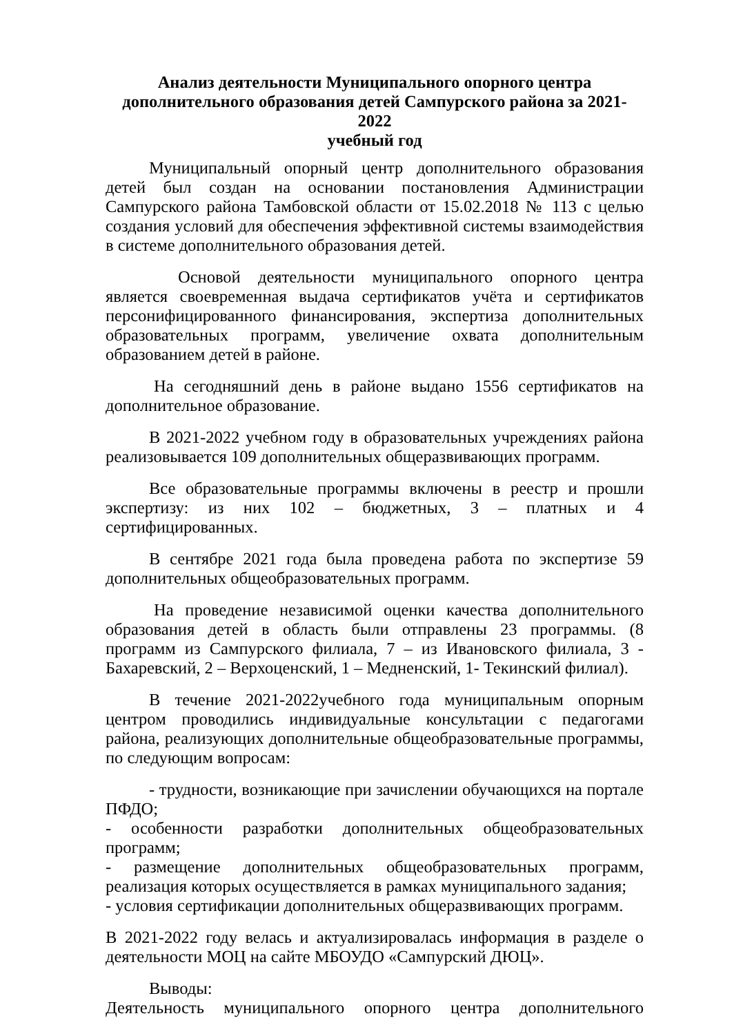Анализ деятельности Муниципального опорного центра
дополнительного образования детей Сампурского района за 2021-2022
учебный год
Муниципальный опорный центр дополнительного образования детей был создан на основании постановления Администрации Сампурского района Тамбовской области от 15.02.2018 № 113 с целью создания условий для обеспечения эффективной системы взаимодействия в системе дополнительного образования детей.
Основой деятельности муниципального опорного центра является своевременная выдача сертификатов учёта и сертификатов персонифицированного финансирования, экспертиза дополнительных образовательных программ, увеличение охвата дополнительным образованием детей в районе.
На сегодняшний день в районе выдано 1556 сертификатов на дополнительное образование.
В 2021-2022 учебном году в образовательных учреждениях района реализовывается 109 дополнительных общеразвивающих программ.
Все образовательные программы включены в реестр и прошли экспертизу: из них 102 – бюджетных, 3 – платных и 4 сертифицированных.
В сентябре 2021 года была проведена работа по экспертизе 59 дополнительных общеобразовательных программ.
На проведение независимой оценки качества дополнительного образования детей в область были отправлены 23 программы. (8 программ из Сампурского филиала, 7 – из Ивановского филиала, 3 - Бахаревский, 2 – Верхоценский, 1 – Медненский, 1- Текинский филиал).
В течение 2021-2022учебного года муниципальным опорным центром проводились индивидуальные консультации с педагогами района, реализующих дополнительные общеобразовательные программы, по следующим вопросам:
- трудности, возникающие при зачислении обучающихся на портале ПФДО;
- особенности разработки дополнительных общеобразовательных программ;
- размещение дополнительных общеобразовательных программ, реализация которых осуществляется в рамках муниципального задания;
- условия сертификации дополнительных общеразвивающих программ.
В 2021-2022 году велась и актуализировалась информация в разделе о деятельности МОЦ на сайте МБОУДО «Сампурский ДЮЦ».
Выводы:
Деятельность муниципального опорного центра дополнительного